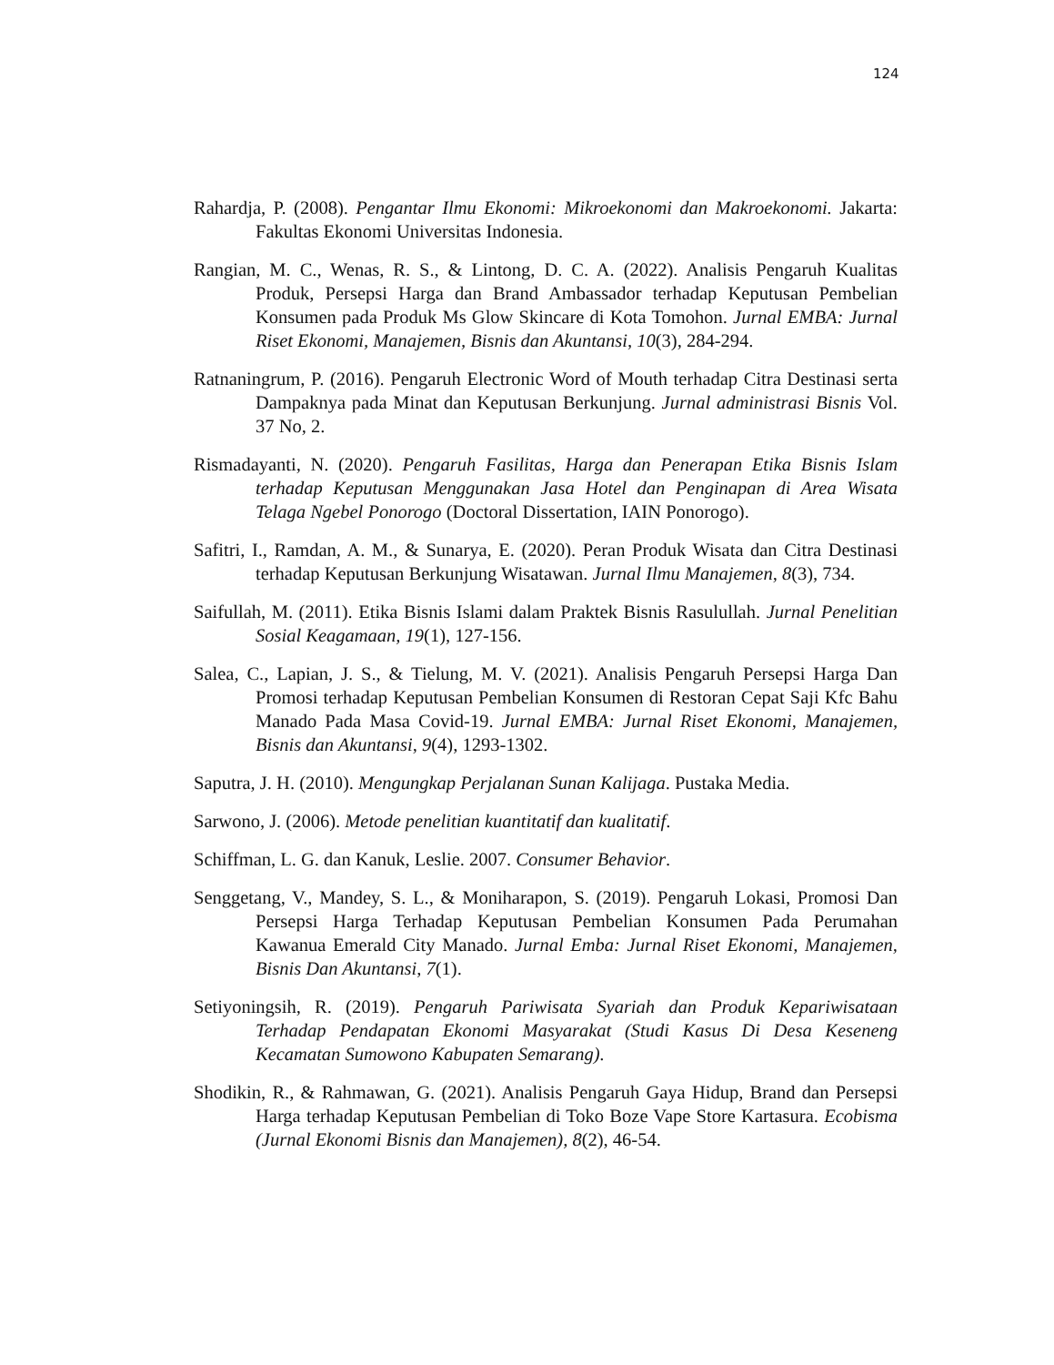124
Rahardja, P. (2008). Pengantar Ilmu Ekonomi: Mikroekonomi dan Makroekonomi. Jakarta: Fakultas Ekonomi Universitas Indonesia.
Rangian, M. C., Wenas, R. S., & Lintong, D. C. A. (2022). Analisis Pengaruh Kualitas Produk, Persepsi Harga dan Brand Ambassador terhadap Keputusan Pembelian Konsumen pada Produk Ms Glow Skincare di Kota Tomohon. Jurnal EMBA: Jurnal Riset Ekonomi, Manajemen, Bisnis dan Akuntansi, 10(3), 284-294.
Ratnaningrum, P. (2016). Pengaruh Electronic Word of Mouth terhadap Citra Destinasi serta Dampaknya pada Minat dan Keputusan Berkunjung. Jurnal administrasi Bisnis Vol. 37 No, 2.
Rismadayanti, N. (2020). Pengaruh Fasilitas, Harga dan Penerapan Etika Bisnis Islam terhadap Keputusan Menggunakan Jasa Hotel dan Penginapan di Area Wisata Telaga Ngebel Ponorogo (Doctoral Dissertation, IAIN Ponorogo).
Safitri, I., Ramdan, A. M., & Sunarya, E. (2020). Peran Produk Wisata dan Citra Destinasi terhadap Keputusan Berkunjung Wisatawan. Jurnal Ilmu Manajemen, 8(3), 734.
Saifullah, M. (2011). Etika Bisnis Islami dalam Praktek Bisnis Rasulullah. Jurnal Penelitian Sosial Keagamaan, 19(1), 127-156.
Salea, C., Lapian, J. S., & Tielung, M. V. (2021). Analisis Pengaruh Persepsi Harga Dan Promosi terhadap Keputusan Pembelian Konsumen di Restoran Cepat Saji Kfc Bahu Manado Pada Masa Covid-19. Jurnal EMBA: Jurnal Riset Ekonomi, Manajemen, Bisnis dan Akuntansi, 9(4), 1293-1302.
Saputra, J. H. (2010). Mengungkap Perjalanan Sunan Kalijaga. Pustaka Media.
Sarwono, J. (2006). Metode penelitian kuantitatif dan kualitatif.
Schiffman, L. G. dan Kanuk, Leslie. 2007. Consumer Behavior.
Senggetang, V., Mandey, S. L., & Moniharapon, S. (2019). Pengaruh Lokasi, Promosi Dan Persepsi Harga Terhadap Keputusan Pembelian Konsumen Pada Perumahan Kawanua Emerald City Manado. Jurnal Emba: Jurnal Riset Ekonomi, Manajemen, Bisnis Dan Akuntansi, 7(1).
Setiyoningsih, R. (2019). Pengaruh Pariwisata Syariah dan Produk Kepariwisataan Terhadap Pendapatan Ekonomi Masyarakat (Studi Kasus Di Desa Keseneng Kecamatan Sumowono Kabupaten Semarang).
Shodikin, R., & Rahmawan, G. (2021). Analisis Pengaruh Gaya Hidup, Brand dan Persepsi Harga terhadap Keputusan Pembelian di Toko Boze Vape Store Kartasura. Ecobisma (Jurnal Ekonomi Bisnis dan Manajemen), 8(2), 46-54.